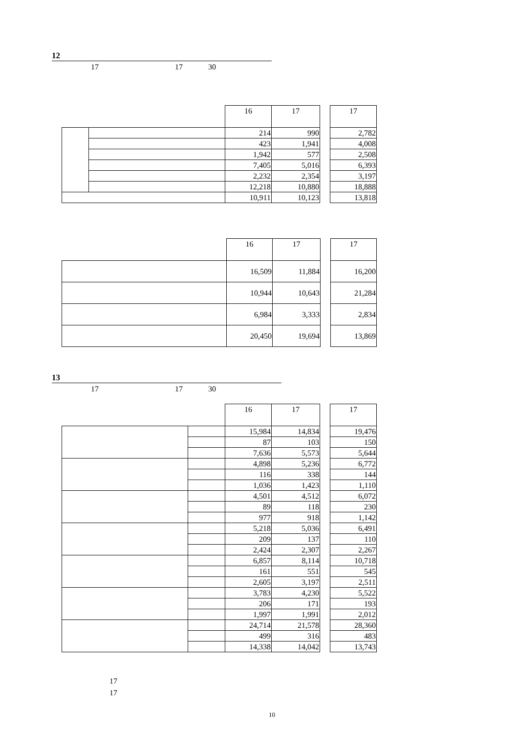12
17 17 30
| | | 16 | 17 | | 17 |
| | | 214 | 990 | | 2,782 |
| | | 423 | 1,941 | | 4,008 |
| | | 1,942 | 577 | | 2,508 |
| | | 7,405 | 5,016 | | 6,393 |
| | | 2,232 | 2,354 | | 3,197 |
| | | 12,218 | 10,880 | | 18,888 |
| | | 10,911 | 10,123 | | 13,818 |
| | 16 | 17 | | 17 |
| | 16,509 | 11,884 | | 16,200 |
| | 10,944 | 10,643 | | 21,284 |
| | 6,984 | 3,333 | | 2,834 |
| | 20,450 | 19,694 | | 13,869 |
13
17 17 30
| | | 16 | 17 | | 17 |
| | | 15,984 | 14,834 | | 19,476 |
| | | 87 | 103 | | 150 |
| | | 7,636 | 5,573 | | 5,644 |
| | | 4,898 | 5,236 | | 6,772 |
| | | 116 | 338 | | 144 |
| | | 1,036 | 1,423 | | 1,110 |
| | | 4,501 | 4,512 | | 6,072 |
| | | 89 | 118 | | 230 |
| | | 977 | 918 | | 1,142 |
| | | 5,218 | 5,036 | | 6,491 |
| | | 209 | 137 | | 110 |
| | | 2,424 | 2,307 | | 2,267 |
| | | 6,857 | 8,114 | | 10,718 |
| | | 161 | 551 | | 545 |
| | | 2,605 | 3,197 | | 2,511 |
| | | 3,783 | 4,230 | | 5,522 |
| | | 206 | 171 | | 193 |
| | | 1,997 | 1,991 | | 2,012 |
| | | 24,714 | 21,578 | | 28,360 |
| | | 499 | 316 | | 483 |
| | | 14,338 | 14,042 | | 13,743 |
17
17
10